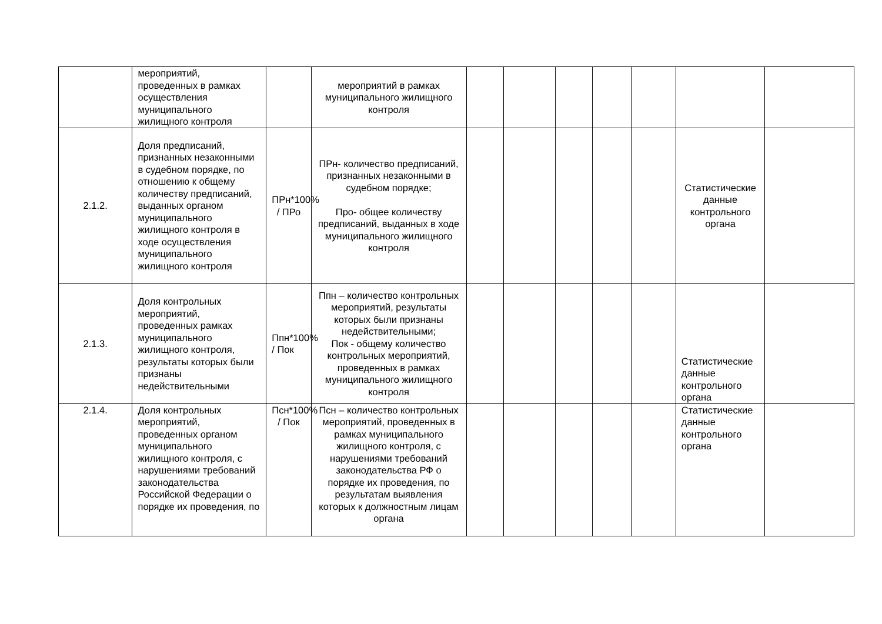| | мероприятий, проведенных в рамках осуществления муниципального жилищного контроля | | мероприятий в рамках муниципального жилищного контроля | | | | | | | |
| 2.1.2. | Доля предписаний, признанных незаконными в судебном порядке, по отношению к общему количеству предписаний, выданных органом муниципального жилищного контроля в ходе осуществления муниципального жилищного контроля | ПРн*100% / ПРо | ПРн- количество предписаний, признанных незаконными в судебном порядке; Про- общее количеству предписаний, выданных в ходе муниципального жилищного контроля | | | | | | Статистические данные контрольного органа | |
| 2.1.3. | Доля контрольных мероприятий, проведенных рамках муниципального жилищного контроля, результаты которых были признаны недействительными | Ппн*100% / Пок | Ппн – количество контрольных мероприятий, результаты которых были признаны недействительными; Пок - общему количество контрольных мероприятий, проведенных в рамках муниципального жилищного контроля | | | | | | Статистические данные контрольного органа | |
| 2.1.4. | Доля контрольных мероприятий, проведенных органом муниципального жилищного контроля, с нарушениями требований законодательства Российской Федерации о порядке их проведения, по | Псн*100% / Пок | Псн – количество контрольных мероприятий, проведенных в рамках муниципального жилищного контроля, с нарушениями требований законодательства РФ о порядке их проведения, по результатам выявления которых к должностным лицам органа | | | | | | Статистические данные контрольного органа | |